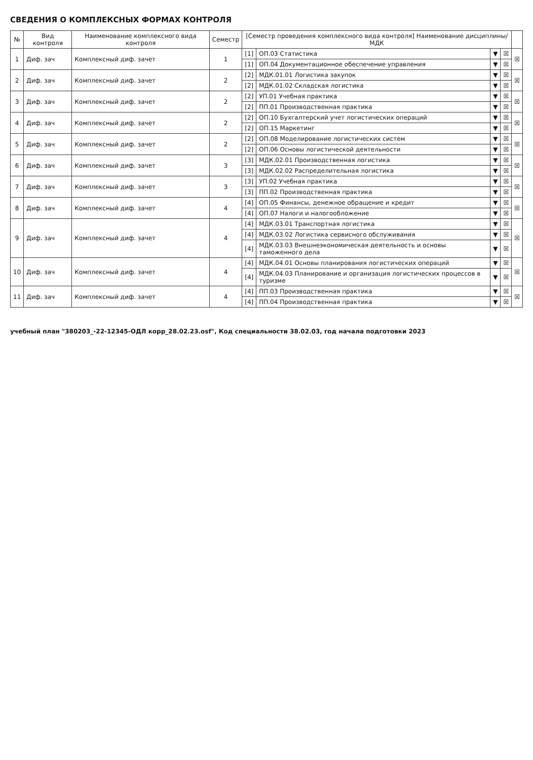СВЕДЕНИЯ О КОМПЛЕКСНЫХ ФОРМАХ КОНТРОЛЯ
| № | Вид контроля | Наименование комплексного вида контроля | Семестр | [Семестр проведения комплексного вида контроля] Наименование дисциплины/МДК | | | | |
| --- | --- | --- | --- | --- | --- | --- | --- | --- |
| 1 | Диф. зач | Комплексный диф. зачет | 1 | [1] | ОП.03 Статистика | ▼ | ☒ | ☒ |
| | | | | [1] | ОП.04 Документационное обеспечение управления | ▼ | ☒ | |
| 2 | Диф. зач | Комплексный диф. зачет | 2 | [2] | МДК.01.01 Логистика закупок | ▼ | ☒ | ☒ |
| | | | | [2] | МДК.01.02 Складская логистика | ▼ | ☒ | |
| 3 | Диф. зач | Комплексный диф. зачет | 2 | [2] | УП.01 Учебная практика | ▼ | ☒ | ☒ |
| | | | | [2] | ПП.01 Производственная практика | ▼ | ☒ | |
| 4 | Диф. зач | Комплексный диф. зачет | 2 | [2] | ОП.10 Бухгалтерский учет логистических операций | ▼ | ☒ | ☒ |
| | | | | [2] | ОП.15 Маркетинг | ▼ | ☒ | |
| 5 | Диф. зач | Комплексный диф. зачет | 2 | [2] | ОП.08 Моделирование логистических систем | ▼ | ☒ | ☒ |
| | | | | [2] | ОП.06 Основы логистической деятельности | ▼ | ☒ | |
| 6 | Диф. зач | Комплексный диф. зачет | 3 | [3] | МДК.02.01 Производственная логистика | ▼ | ☒ | ☒ |
| | | | | [3] | МДК.02.02 Распределительная логистика | ▼ | ☒ | |
| 7 | Диф. зач | Комплексный диф. зачет | 3 | [3] | УП.02 Учебная практика | ▼ | ☒ | ☒ |
| | | | | [3] | ПП.02 Производственная практика | ▼ | ☒ | |
| 8 | Диф. зач | Комплексный диф. зачет | 4 | [4] | ОП.05 Финансы, денежное обращение и кредит | ▼ | ☒ | ☒ |
| | | | | [4] | ОП.07 Налоги и налогообложение | ▼ | ☒ | |
| 9 | Диф. зач | Комплексный диф. зачет | 4 | [4] | МДК.03.01 Транспортная логистика | ▼ | ☒ | ☒ |
| | | | | [4] | МДК.03.02 Логистика сервисного обслуживания | ▼ | ☒ | |
| | | | | [4] | МДК.03.03 Внешнеэкономическая деятельность и основы таможенного дела | ▼ | ☒ | |
| 10 | Диф. зач | Комплексный диф. зачет | 4 | [4] | МДК.04.01 Основы планирования логистических операций | ▼ | ☒ | ☒ |
| | | | | [4] | МДК.04.03 Планирование и организация логистических процессов в туризме | ▼ | ☒ | |
| 11 | Диф. зач | Комплексный диф. зачет | 4 | [4] | ПП.03 Производственная практика | ▼ | ☒ | ☒ |
| | | | | [4] | ПП.04 Производственная практика | ▼ | ☒ | |
учебный план "380203_-22-12345-ОДЛ корр_28.02.23.osf", Код специальности 38.02.03, год начала подготовки 2023